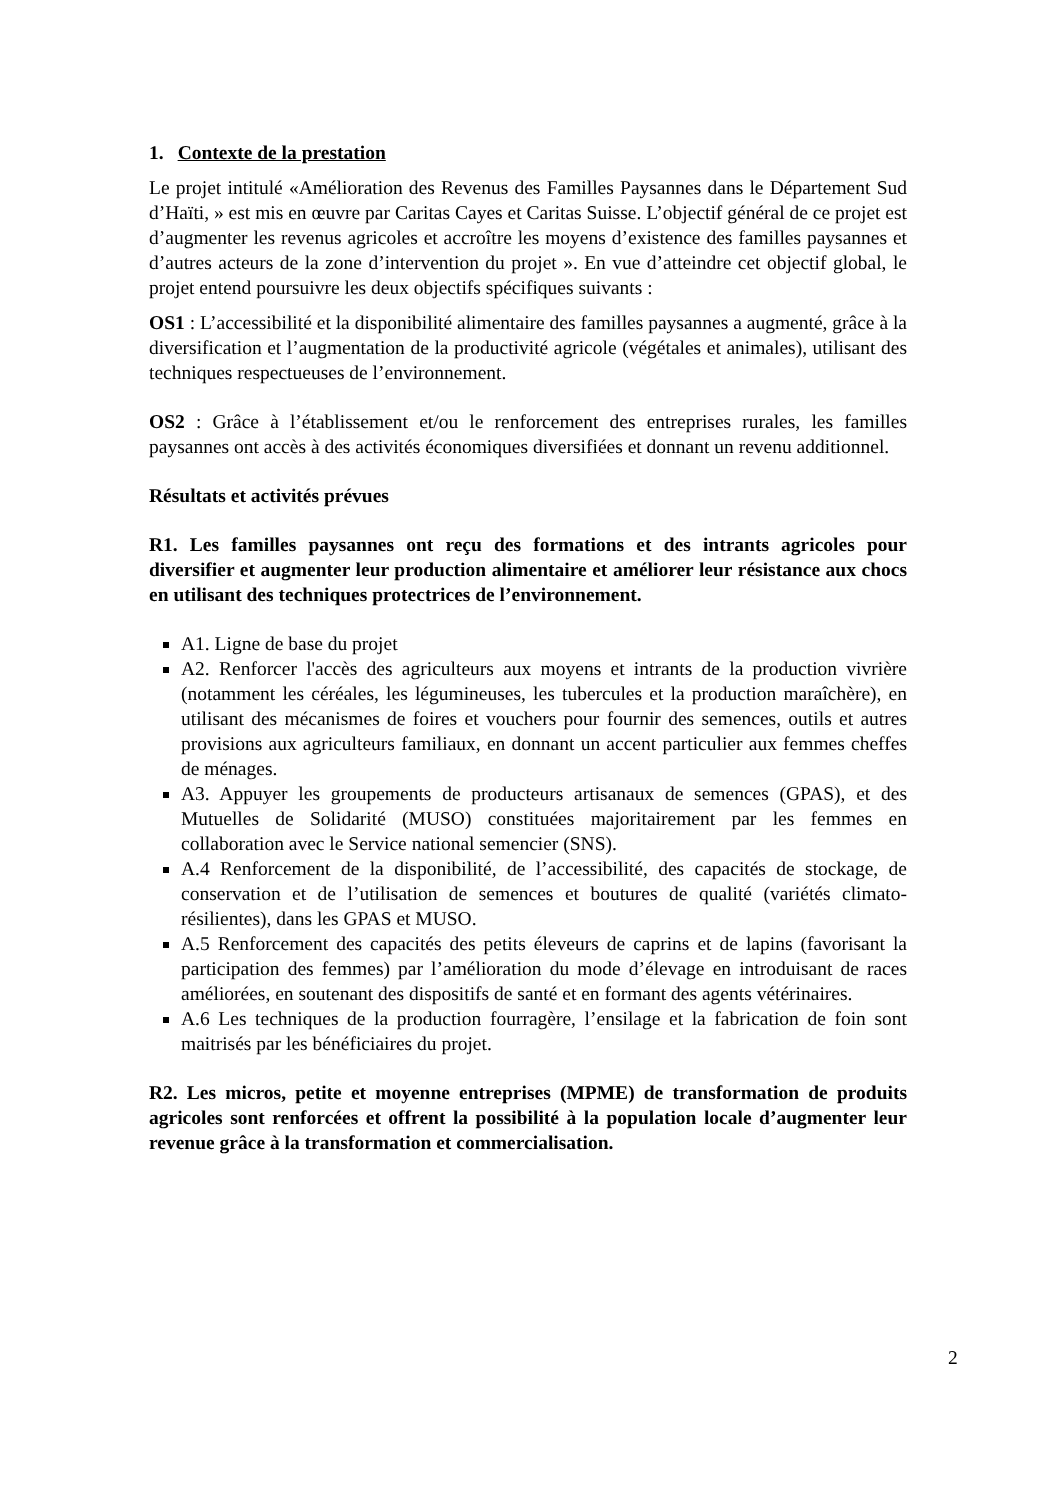1. Contexte de la prestation
Le projet intitulé «Amélioration des Revenus des Familles Paysannes dans le Département Sud d’Haïti, » est mis en œuvre par Caritas Cayes et Caritas Suisse. L’objectif général de ce projet est d’augmenter les revenus agricoles et accroître les moyens d’existence des familles paysannes et d’autres acteurs de la zone d’intervention du projet ». En vue d’atteindre cet objectif global, le projet entend poursuivre les deux objectifs spécifiques suivants :
OS1 : L’accessibilité et la disponibilité alimentaire des familles paysannes a augmenté, grâce à la diversification et l’augmentation de la productivité agricole (végétales et animales), utilisant des techniques respectueuses de l’environnement.
OS2 : Grâce à l’établissement et/ou le renforcement des entreprises rurales, les familles paysannes ont accès à des activités économiques diversifiées et donnant un revenu additionnel.
Résultats et activités prévues
R1. Les familles paysannes ont reçu des formations et des intrants agricoles pour diversifier et augmenter leur production alimentaire et améliorer leur résistance aux chocs en utilisant des techniques protectrices de l’environnement.
A1. Ligne de base du projet
A2. Renforcer l'accès des agriculteurs aux moyens et intrants de la production vivrière (notamment les céréales, les légumineuses, les tubercules et la production maraîchère), en utilisant des mécanismes de foires et vouchers pour fournir des semences, outils et autres provisions aux agriculteurs familiaux, en donnant un accent particulier aux femmes cheffes de ménages.
A3. Appuyer les groupements de producteurs artisanaux de semences (GPAS), et des Mutuelles de Solidarité (MUSO) constituées majoritairement par les femmes en collaboration avec le Service national semencier (SNS).
A.4 Renforcement de la disponibilité, de l’accessibilité, des capacités de stockage, de conservation et de l’utilisation de semences et boutures de qualité (variétés climato-résilientes), dans les GPAS et MUSO.
A.5 Renforcement des capacités des petits éleveurs de caprins et de lapins (favorisant la participation des femmes) par l’amélioration du mode d’élevage en introduisant de races améliorées, en soutenant des dispositifs de santé et en formant des agents vétérinaires.
A.6 Les techniques de la production fourragère, l’ensilage et la fabrication de foin sont maitrisés par les bénéficiaires du projet.
R2. Les micros, petite et moyenne entreprises (MPME) de transformation de produits agricoles sont renforcées et offrent la possibilité à la population locale d’augmenter leur revenue grâce à la transformation et commercialisation.
2